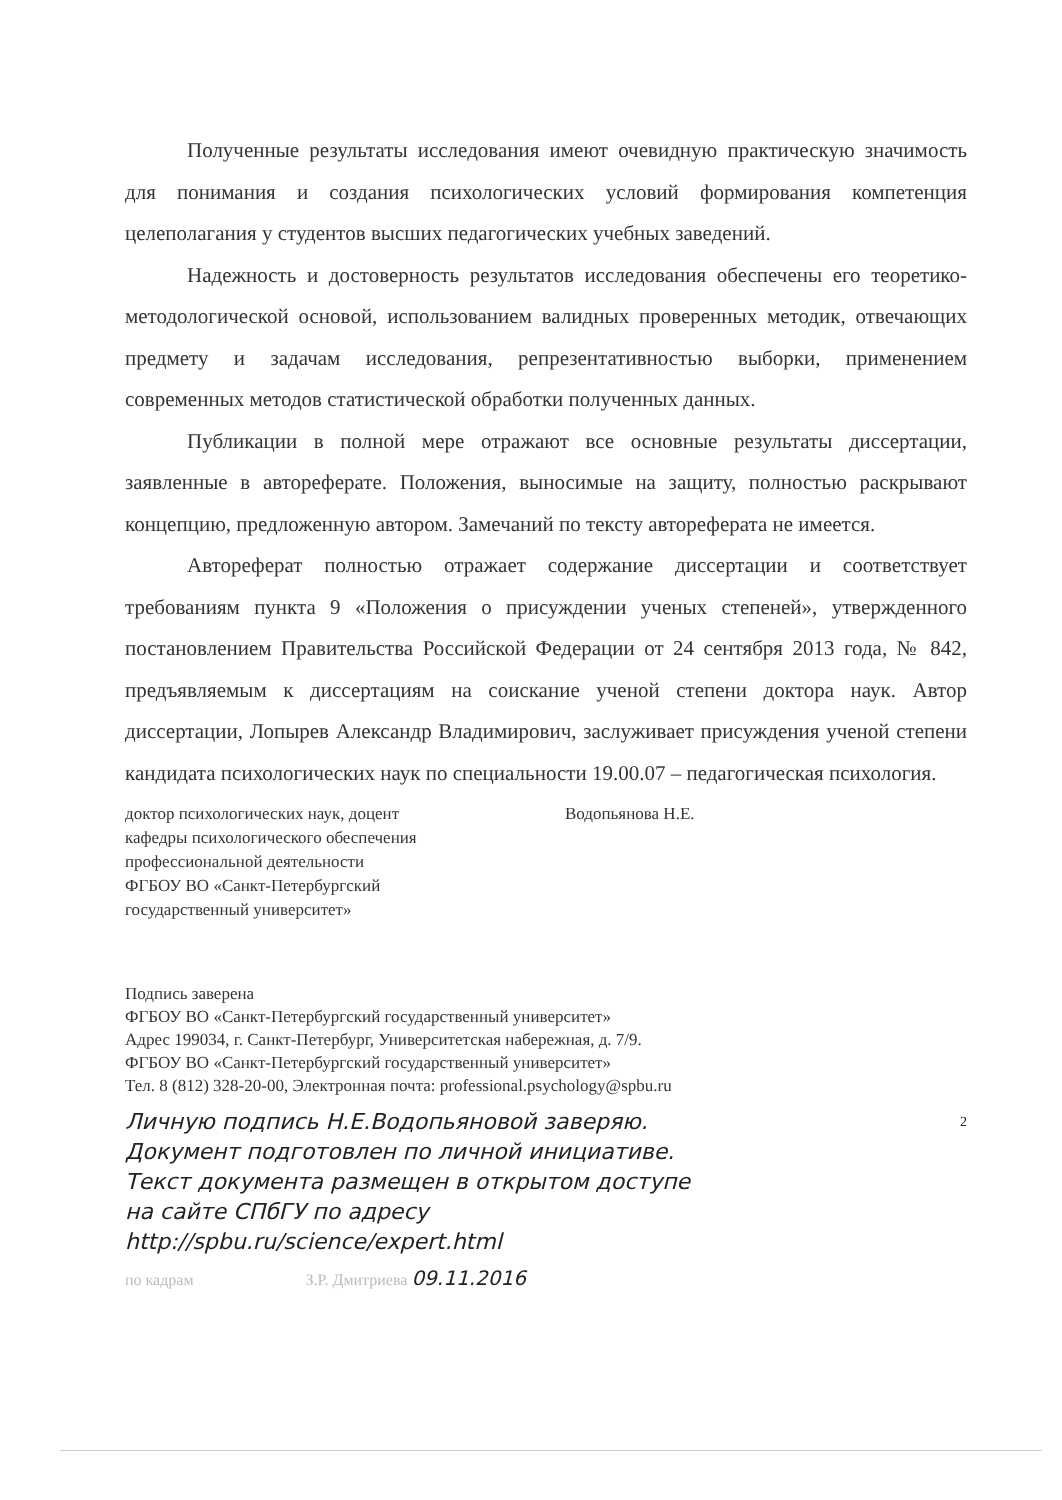Полученные результаты исследования имеют очевидную практическую значимость для понимания и создания психологических условий формирования компетенция целеполагания у студентов высших педагогических учебных заведений.
Надежность и достоверность результатов исследования обеспечены его теоретико-методологической основой, использованием валидных проверенных методик, отвечающих предмету и задачам исследования, репрезентативностью выборки, применением современных методов статистической обработки полученных данных.
Публикации в полной мере отражают все основные результаты диссертации, заявленные в автореферате. Положения, выносимые на защиту, полностью раскрывают концепцию, предложенную автором. Замечаний по тексту автореферата не имеется.
Автореферат полностью отражает содержание диссертации и соответствует требованиям пункта 9 «Положения о присуждении ученых степеней», утвержденного постановлением Правительства Российской Федерации от 24 сентября 2013 года, № 842, предъявляемым к диссертациям на соискание ученой степени доктора наук. Автор диссертации, Лопырев Александр Владимирович, заслуживает присуждения ученой степени кандидата психологических наук по специальности 19.00.07 – педагогическая психология.
доктор психологических наук, доцент
кафедры психологического обеспечения
профессиональной деятельности
ФГБОУ ВО «Санкт-Петербургский
государственный университет»
Водопьянова Н.Е.
Подпись заверена
ФГБОУ ВО «Санкт-Петербургский государственный университет»
Адрес 199034, г. Санкт-Петербург, Университетская набережная, д. 7/9.
ФГБОУ ВО «Санкт-Петербургский государственный университет»
Тел. 8 (812) 328-20-00, Электронная почта: professional.psychology@spbu.ru
Личную подпись Н.Е.Водопьяновой заверяю. 2
Документ подготовлен по личной инициативе.
Текст документа размещен в открытом доступе
на сайте СПбГУ по адресу
http://spbu.ru/science/expert.html
по кадрам З.Р. Дмитриева 09.11.2016